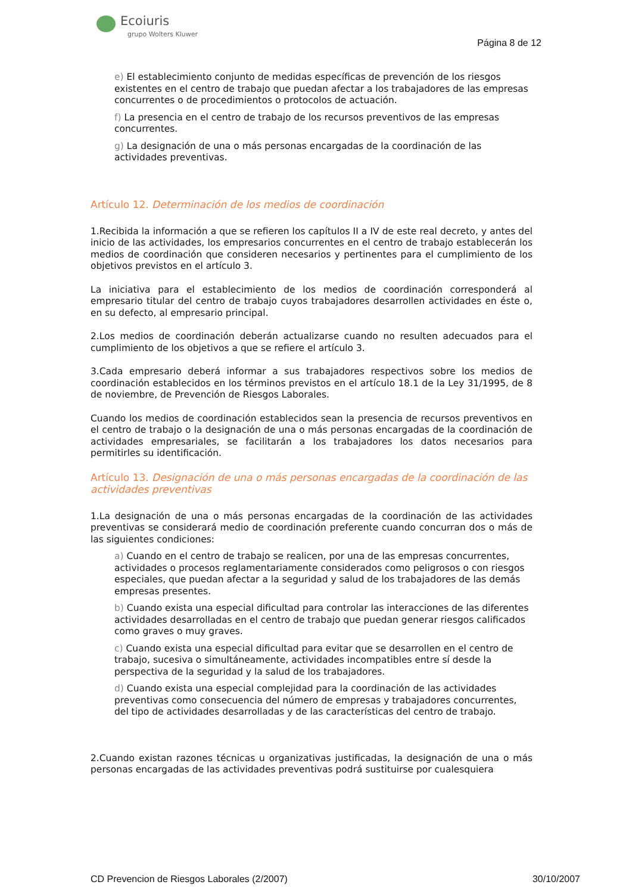Ecoiuris
grupo Wolters Kluwer
Página 8 de 12
e) El establecimiento conjunto de medidas específicas de prevención de los riesgos existentes en el centro de trabajo que puedan afectar a los trabajadores de las empresas concurrentes o de procedimientos o protocolos de actuación.
f) La presencia en el centro de trabajo de los recursos preventivos de las empresas concurrentes.
g) La designación de una o más personas encargadas de la coordinación de las actividades preventivas.
Artículo 12. Determinación de los medios de coordinación
1.Recibida la información a que se refieren los capítulos II a IV de este real decreto, y antes del inicio de las actividades, los empresarios concurrentes en el centro de trabajo establecerán los medios de coordinación que consideren necesarios y pertinentes para el cumplimiento de los objetivos previstos en el artículo 3.
La iniciativa para el establecimiento de los medios de coordinación corresponderá al empresario titular del centro de trabajo cuyos trabajadores desarrollen actividades en éste o, en su defecto, al empresario principal.
2.Los medios de coordinación deberán actualizarse cuando no resulten adecuados para el cumplimiento de los objetivos a que se refiere el artículo 3.
3.Cada empresario deberá informar a sus trabajadores respectivos sobre los medios de coordinación establecidos en los términos previstos en el artículo 18.1 de la Ley 31/1995, de 8 de noviembre, de Prevención de Riesgos Laborales.
Cuando los medios de coordinación establecidos sean la presencia de recursos preventivos en el centro de trabajo o la designación de una o más personas encargadas de la coordinación de actividades empresariales, se facilitarán a los trabajadores los datos necesarios para permitirles su identificación.
Artículo 13. Designación de una o más personas encargadas de la coordinación de las actividades preventivas
1.La designación de una o más personas encargadas de la coordinación de las actividades preventivas se considerará medio de coordinación preferente cuando concurran dos o más de las siguientes condiciones:
a) Cuando en el centro de trabajo se realicen, por una de las empresas concurrentes, actividades o procesos reglamentariamente considerados como peligrosos o con riesgos especiales, que puedan afectar a la seguridad y salud de los trabajadores de las demás empresas presentes.
b) Cuando exista una especial dificultad para controlar las interacciones de las diferentes actividades desarrolladas en el centro de trabajo que puedan generar riesgos calificados como graves o muy graves.
c) Cuando exista una especial dificultad para evitar que se desarrollen en el centro de trabajo, sucesiva o simultáneamente, actividades incompatibles entre sí desde la perspectiva de la seguridad y la salud de los trabajadores.
d) Cuando exista una especial complejidad para la coordinación de las actividades preventivas como consecuencia del número de empresas y trabajadores concurrentes, del tipo de actividades desarrolladas y de las características del centro de trabajo.
2.Cuando existan razones técnicas u organizativas justificadas, la designación de una o más personas encargadas de las actividades preventivas podrá sustituirse por cualesquiera
CD Prevencion de Riesgos Laborales (2/2007) 30/10/2007